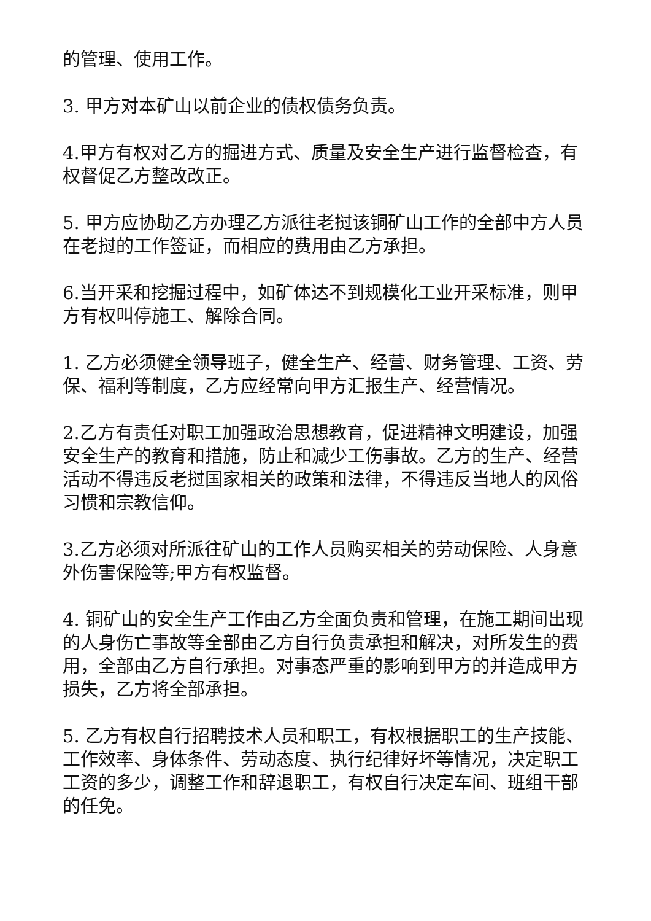的管理、使用工作。
3. 甲方对本矿山以前企业的债权债务负责。
4.甲方有权对乙方的掘进方式、质量及安全生产进行监督检查，有权督促乙方整改改正。
5. 甲方应协助乙方办理乙方派往老挝该铜矿山工作的全部中方人员在老挝的工作签证，而相应的费用由乙方承担。
6.当开采和挖掘过程中，如矿体达不到规模化工业开采标准，则甲方有权叫停施工、解除合同。
1. 乙方必须健全领导班子，健全生产、经营、财务管理、工资、劳保、福利等制度，乙方应经常向甲方汇报生产、经营情况。
2.乙方有责任对职工加强政治思想教育，促进精神文明建设，加强安全生产的教育和措施，防止和减少工伤事故。乙方的生产、经营活动不得违反老挝国家相关的政策和法律，不得违反当地人的风俗习惯和宗教信仰。
3.乙方必须对所派往矿山的工作人员购买相关的劳动保险、人身意外伤害保险等;甲方有权监督。
4. 铜矿山的安全生产工作由乙方全面负责和管理，在施工期间出现的人身伤亡事故等全部由乙方自行负责承担和解决，对所发生的费用，全部由乙方自行承担。对事态严重的影响到甲方的并造成甲方损失，乙方将全部承担。
5. 乙方有权自行招聘技术人员和职工，有权根据职工的生产技能、工作效率、身体条件、劳动态度、执行纪律好坏等情况，决定职工工资的多少，调整工作和辞退职工，有权自行决定车间、班组干部的任免。